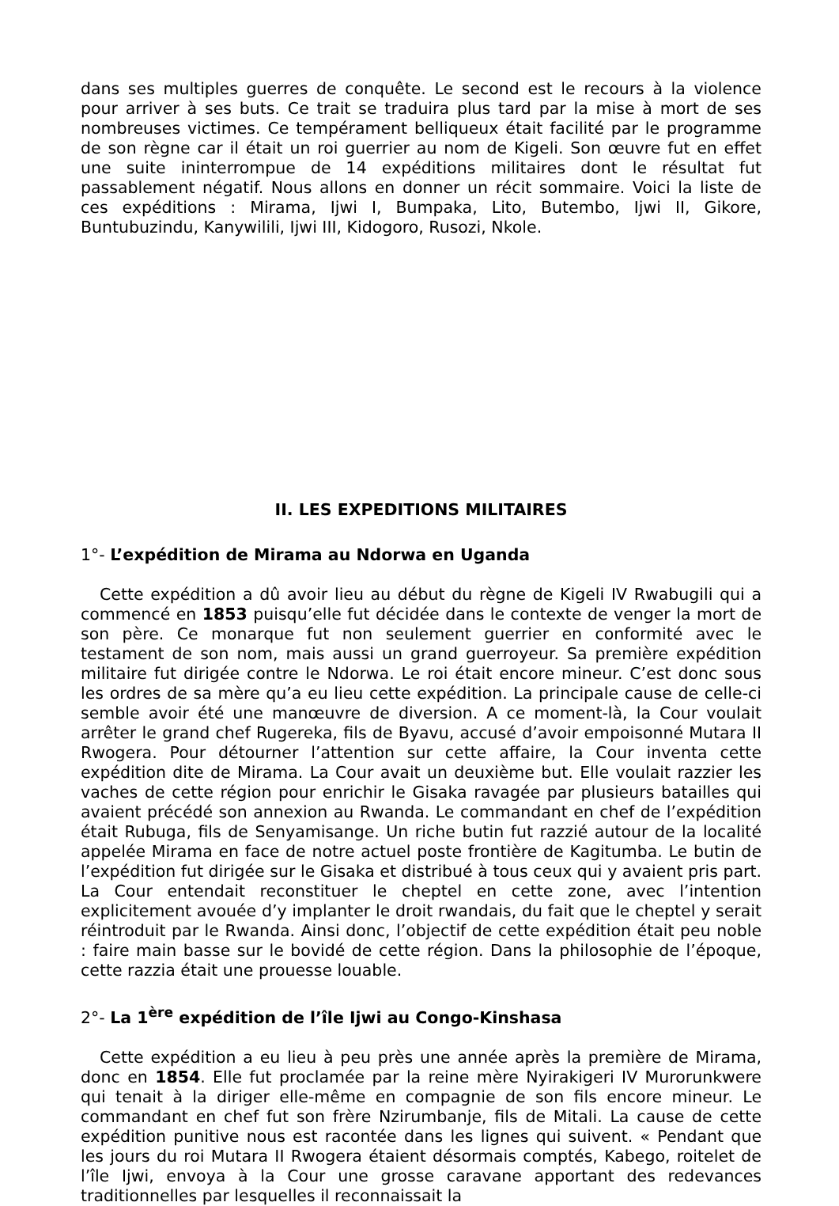dans ses multiples guerres de conquête. Le second est le recours à la violence pour arriver à ses buts. Ce trait se traduira plus tard par la mise à mort de ses nombreuses victimes. Ce tempérament belliqueux était facilité par le programme de son règne car il était un roi guerrier au nom de Kigeli. Son œuvre fut en effet une suite ininterrompue de 14 expéditions militaires dont le résultat fut passablement négatif. Nous allons en donner un récit sommaire. Voici la liste de ces expéditions : Mirama, Ijwi I, Bumpaka, Lito, Butembo, Ijwi II, Gikore, Buntubuzindu, Kanywilili, Ijwi III, Kidogoro, Rusozi, Nkole.
II. LES EXPEDITIONS MILITAIRES
1°- L’expédition de Mirama au Ndorwa en Uganda
Cette expédition a dû avoir lieu au début du règne de Kigeli IV Rwabugili qui a commencé en 1853 puisqu’elle fut décidée dans le contexte de venger la mort de son père. Ce monarque fut non seulement guerrier en conformité avec le testament de son nom, mais aussi un grand guerroyeur. Sa première expédition militaire fut dirigée contre le Ndorwa. Le roi était encore mineur. C’est donc sous les ordres de sa mère qu’a eu lieu cette expédition. La principale cause de celle-ci semble avoir été une manœuvre de diversion. A ce moment-là, la Cour voulait arrêter le grand chef Rugereka, fils de Byavu, accusé d’avoir empoisonné Mutara II Rwogera. Pour détourner l’attention sur cette affaire, la Cour inventa cette expédition dite de Mirama. La Cour avait un deuxième but. Elle voulait razzier les vaches de cette région pour enrichir le Gisaka ravagée par plusieurs batailles qui avaient précédé son annexion au Rwanda. Le commandant en chef de l’expédition était Rubuga, fils de Senyamisange. Un riche butin fut razzié autour de la localité appelée Mirama en face de notre actuel poste frontière de Kagitumba. Le butin de l’expédition fut dirigée sur le Gisaka et distribué à tous ceux qui y avaient pris part. La Cour entendait reconstituer le cheptel en cette zone, avec l’intention explicitement avouée d’y implanter le droit rwandais, du fait que le cheptel y serait réintroduit par le Rwanda. Ainsi donc, l’objectif de cette expédition était peu noble : faire main basse sur le bovidé de cette région. Dans la philosophie de l’époque, cette razzia était une prouesse louable.
2°- La 1<sup>ère</sup> expédition de l’île Ijwi au Congo-Kinshasa
Cette expédition a eu lieu à peu près une année après la première de Mirama, donc en 1854. Elle fut proclamée par la reine mère Nyirakigeri IV Murorunkwere qui tenait à la diriger elle-même en compagnie de son fils encore mineur. Le commandant en chef fut son frère Nzirumbanje, fils de Mitali. La cause de cette expédition punitive nous est racontée dans les lignes qui suivent. « Pendant que les jours du roi Mutara II Rwogera étaient désormais comptés, Kabego, roitelet de l’île Ijwi, envoya à la Cour une grosse caravane apportant des redevances traditionnelles par lesquelles il reconnaissait la